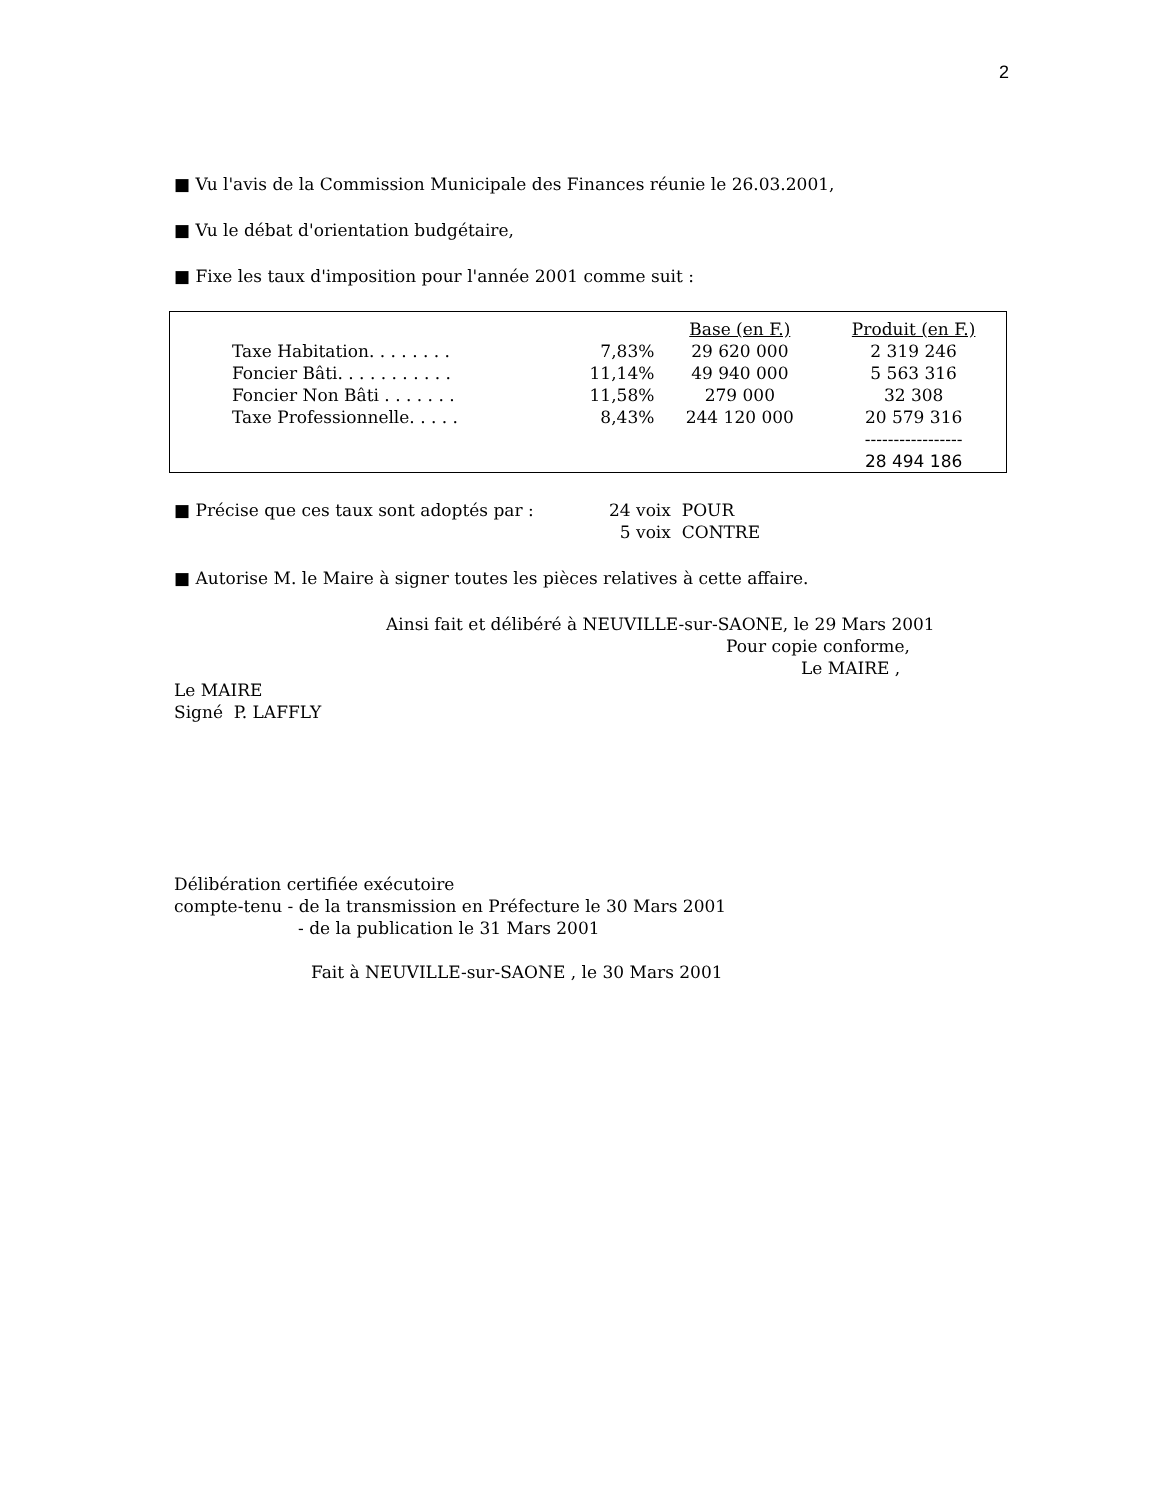2
■ Vu l'avis de la Commission Municipale des Finances réunie le 26.03.2001,
■ Vu le débat d'orientation budgétaire,
■ Fixe les taux d'imposition pour l'année 2001 comme suit :
| | | | Base (en F.) | Produit (en F.) |
| | Taxe Habitation. . . . . . . . | 7,83% | 29 620 000 | 2 319 246 |
| | Foncier Bâti. . . . . . . . . . . | 11,14% | 49 940 000 | 5 563 316 |
| | Foncier Non Bâti . . . . . . . | 11,58% | 279 000 | 32 308 |
| | Taxe Professionnelle. . . . . | 8,43% | 244 120 000 | 20 579 316 |
| | | | | ----------------- |
| | | | | 28 494 186 |
■ Précise que ces taux sont adoptés par : 24 voix POUR
5 voix CONTRE
■ Autorise M. le Maire à signer toutes les pièces relatives à cette affaire.
Ainsi fait et délibéré à NEUVILLE-sur-SAONE, le 29 Mars 2001
Pour copie conforme,
Le MAIRE ,
Le MAIRE
Signé P. LAFFLY
Délibération certifiée exécutoire
compte-tenu - de la transmission en Préfecture le 30 Mars 2001
- de la publication le 31 Mars 2001
Fait à NEUVILLE-sur-SAONE , le 30 Mars 2001